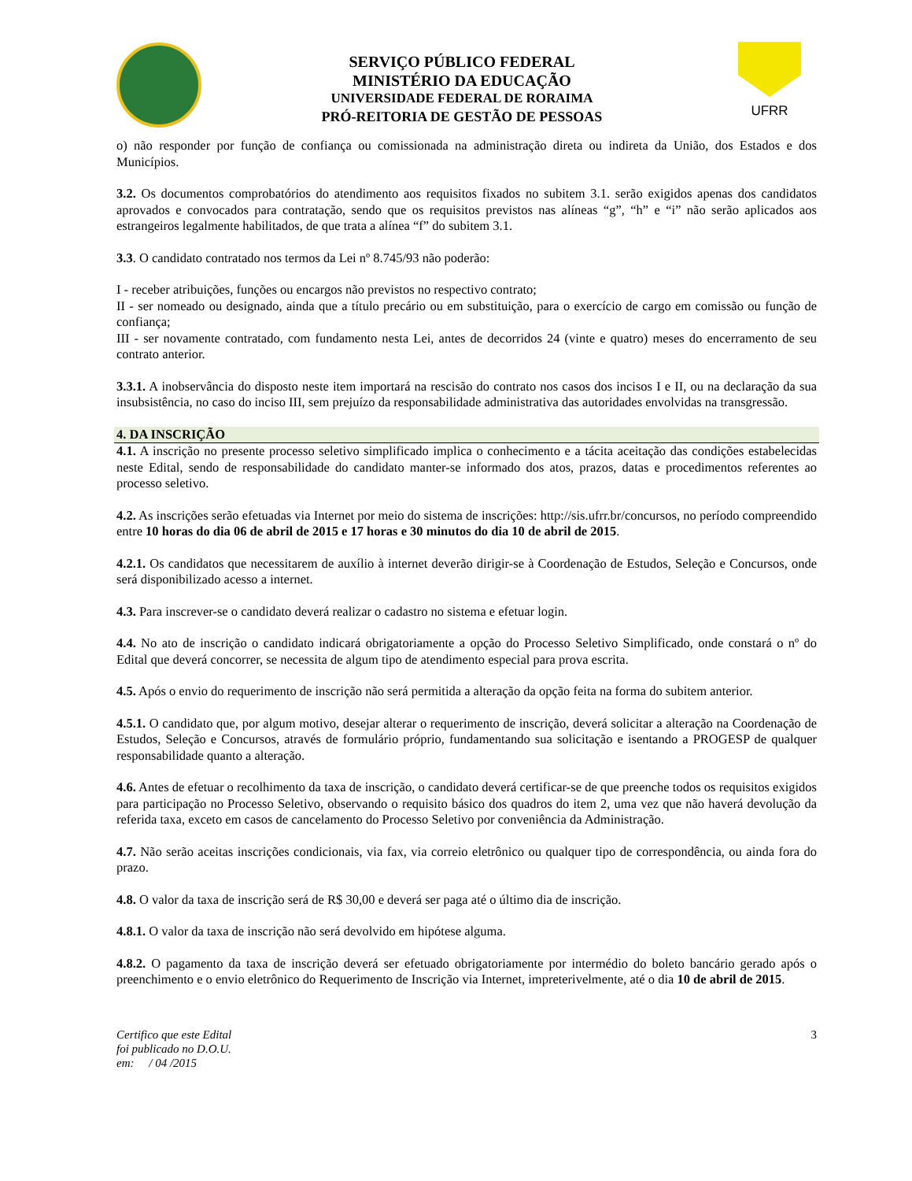SERVIÇO PÚBLICO FEDERAL
MINISTÉRIO DA EDUCAÇÃO
UNIVERSIDADE FEDERAL DE RORAIMA
PRÓ-REITORIA DE GESTÃO DE PESSOAS
UFRR
o) não responder por função de confiança ou comissionada na administração direta ou indireta da União, dos Estados e dos Municípios.
3.2. Os documentos comprobatórios do atendimento aos requisitos fixados no subitem 3.1. serão exigidos apenas dos candidatos aprovados e convocados para contratação, sendo que os requisitos previstos nas alíneas “g”, “h” e “i” não serão aplicados aos estrangeiros legalmente habilitados, de que trata a alínea “f” do subitem 3.1.
3.3. O candidato contratado nos termos da Lei nº 8.745/93 não poderão:
I - receber atribuições, funções ou encargos não previstos no respectivo contrato;
II - ser nomeado ou designado, ainda que a título precário ou em substituição, para o exercício de cargo em comissão ou função de confiança;
III - ser novamente contratado, com fundamento nesta Lei, antes de decorridos 24 (vinte e quatro) meses do encerramento de seu contrato anterior.
3.3.1. A inobservância do disposto neste item importará na rescisão do contrato nos casos dos incisos I e II, ou na declaração da sua insubsistência, no caso do inciso III, sem prejuízo da responsabilidade administrativa das autoridades envolvidas na transgressão.
4. DA INSCRIÇÃO
4.1. A inscrição no presente processo seletivo simplificado implica o conhecimento e a tácita aceitação das condições estabelecidas neste Edital, sendo de responsabilidade do candidato manter-se informado dos atos, prazos, datas e procedimentos referentes ao processo seletivo.
4.2. As inscrições serão efetuadas via Internet por meio do sistema de inscrições: http://sis.ufrr.br/concursos, no período compreendido entre 10 horas do dia 06 de abril de 2015 e 17 horas e 30 minutos do dia 10 de abril de 2015.
4.2.1. Os candidatos que necessitarem de auxílio à internet deverão dirigir-se à Coordenação de Estudos, Seleção e Concursos, onde será disponibilizado acesso a internet.
4.3. Para inscrever-se o candidato deverá realizar o cadastro no sistema e efetuar login.
4.4. No ato de inscrição o candidato indicará obrigatoriamente a opção do Processo Seletivo Simplificado, onde constará o nº do Edital que deverá concorrer, se necessita de algum tipo de atendimento especial para prova escrita.
4.5. Após o envio do requerimento de inscrição não será permitida a alteração da opção feita na forma do subitem anterior.
4.5.1. O candidato que, por algum motivo, desejar alterar o requerimento de inscrição, deverá solicitar a alteração na Coordenação de Estudos, Seleção e Concursos, através de formulário próprio, fundamentando sua solicitação e isentando a PROGESP de qualquer responsabilidade quanto a alteração.
4.6. Antes de efetuar o recolhimento da taxa de inscrição, o candidato deverá certificar-se de que preenche todos os requisitos exigidos para participação no Processo Seletivo, observando o requisito básico dos quadros do item 2, uma vez que não haverá devolução da referida taxa, exceto em casos de cancelamento do Processo Seletivo por conveniência da Administração.
4.7. Não serão aceitas inscrições condicionais, via fax, via correio eletrônico ou qualquer tipo de correspondência, ou ainda fora do prazo.
4.8. O valor da taxa de inscrição será de R$ 30,00 e deverá ser paga até o último dia de inscrição.
4.8.1. O valor da taxa de inscrição não será devolvido em hipótese alguma.
4.8.2. O pagamento da taxa de inscrição deverá ser efetuado obrigatoriamente por intermédio do boleto bancário gerado após o preenchimento e o envio eletrônico do Requerimento de Inscrição via Internet, impreterivelmente, até o dia 10 de abril de 2015.
Certifico que este Edital
foi publicado no D.O.U.
em: / 04 /2015
3